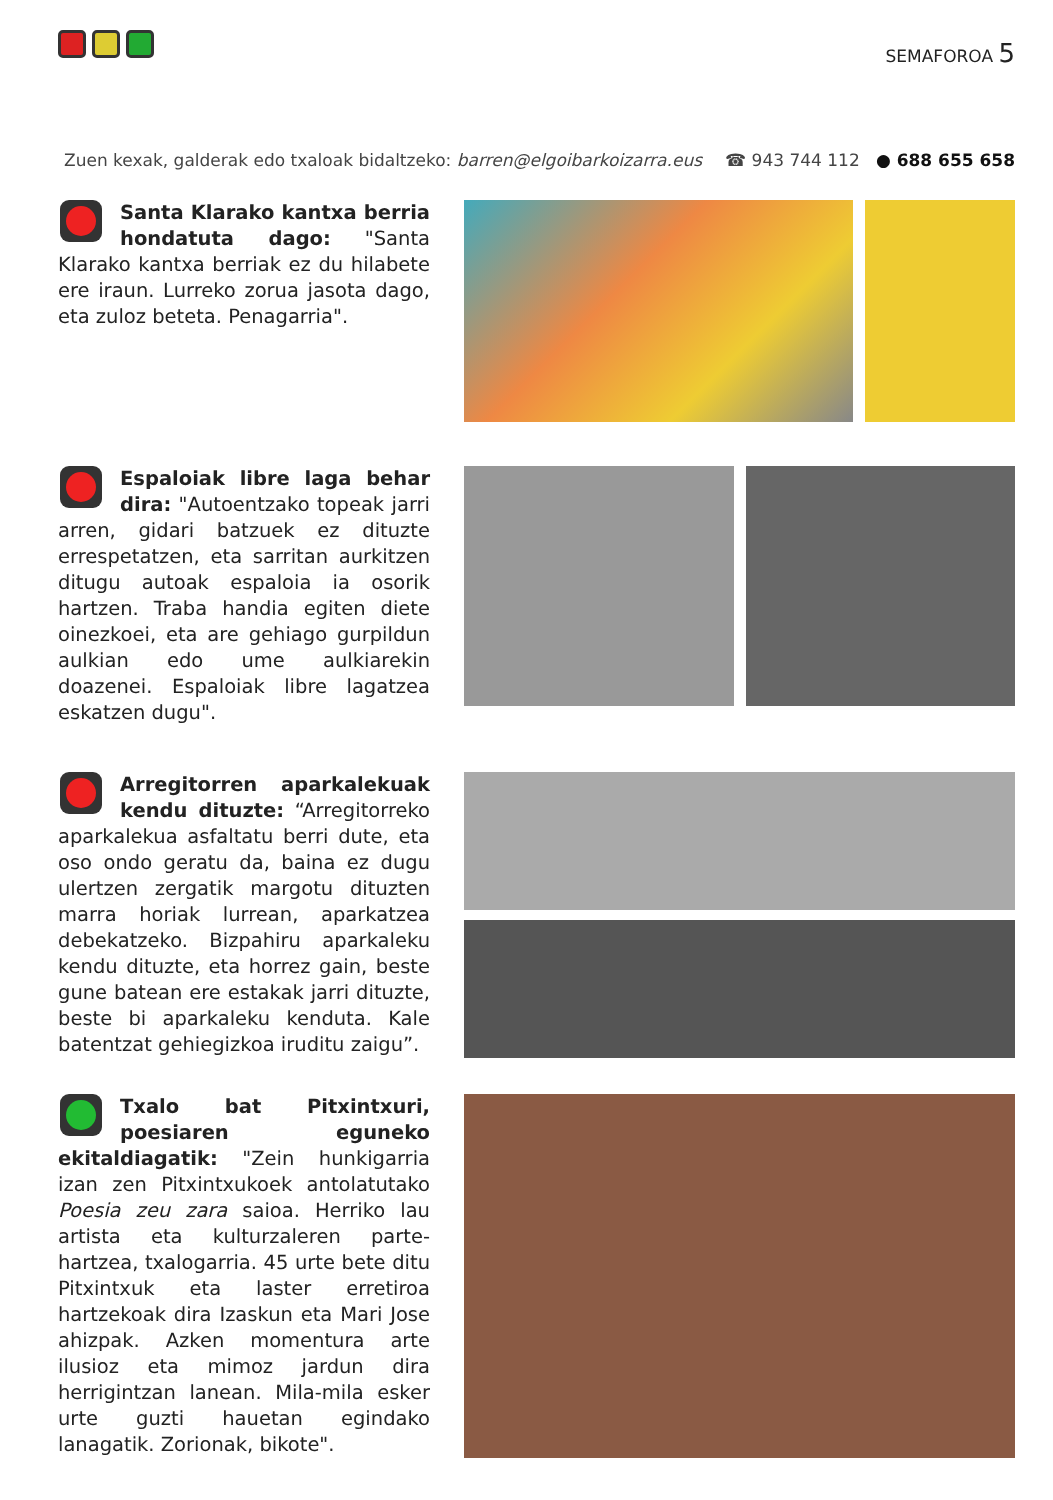SEMAFOROA 5
Zuen kexak, galderak edo txaloak bidaltzeko: barren@elgoibarkoizarra.eus ☎ 943 744 112 ● 688 655 658
Santa Klarako kantxa berria hondatuta dago: "Santa Klarako kantxa berriak ez du hilabete ere iraun. Lurreko zorua jasota dago, eta zuloz beteta. Penagarria".
Espaloiak libre laga behar dira: "Autoentzako topeak jarri arren, gidari batzuek ez dituzte errespetatzen, eta sarritan aurkitzen ditugu autoak espaloia ia osorik hartzen. Traba handia egiten diete oinezkoei, eta are gehiago gurpildun aulkian edo ume aulkiarekin doazenei. Espaloiak libre lagatzea eskatzen dugu".
Arregitorren aparkalekuak kendu dituzte: “Arregitorreko aparkalekua asfaltatu berri dute, eta oso ondo geratu da, baina ez dugu ulertzen zergatik margotu dituzten marra horiak lurrean, aparkatzea debekatzeko. Bizpahiru aparkaleku kendu dituzte, eta horrez gain, beste gune batean ere estakak jarri dituzte, beste bi aparkaleku kenduta. Kale batentzat gehiegizkoa iruditu zaigu”.
Txalo bat Pitxintxuri, poesiaren eguneko ekitaldiagatik: "Zein hunkigarria izan zen Pitxintxukoek antolatutako Poesia zeu zara saioa. Herriko lau artista eta kulturzaleren parte-hartzea, txalogarria. 45 urte bete ditu Pitxintxuk eta laster erretiroa hartzekoak dira Izaskun eta Mari Jose ahizpak. Azken momentura arte ilusioz eta mimoz jardun dira herrigintzan lanean. Mila-mila esker urte guzti hauetan egindako lanagatik. Zorionak, bikote".